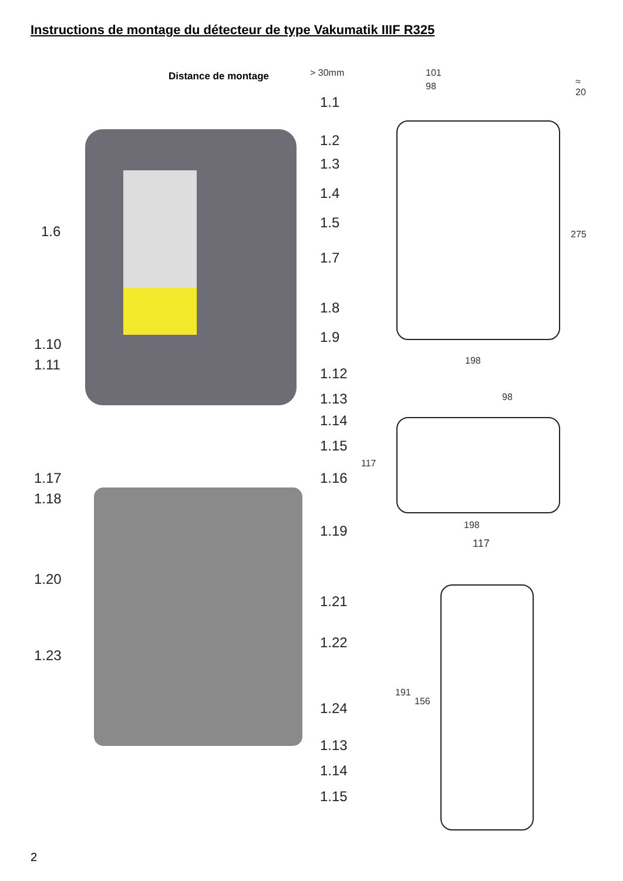Instructions de montage du détecteur de type Vakumatik IIIF R325
Distance de montage > 30mm 101
98 ≈ 20
275
198
98
117
198
117
191
156
1.1
1.2
1.3
1.4
1.5
1.6
1.7
1.8
1.9
1.10
1.11
1.12
1.13
1.14
1.15
1.16
1.17
1.18
1.19
1.20
1.21
1.22
1.23
1.24
1.13
1.14
1.15
2